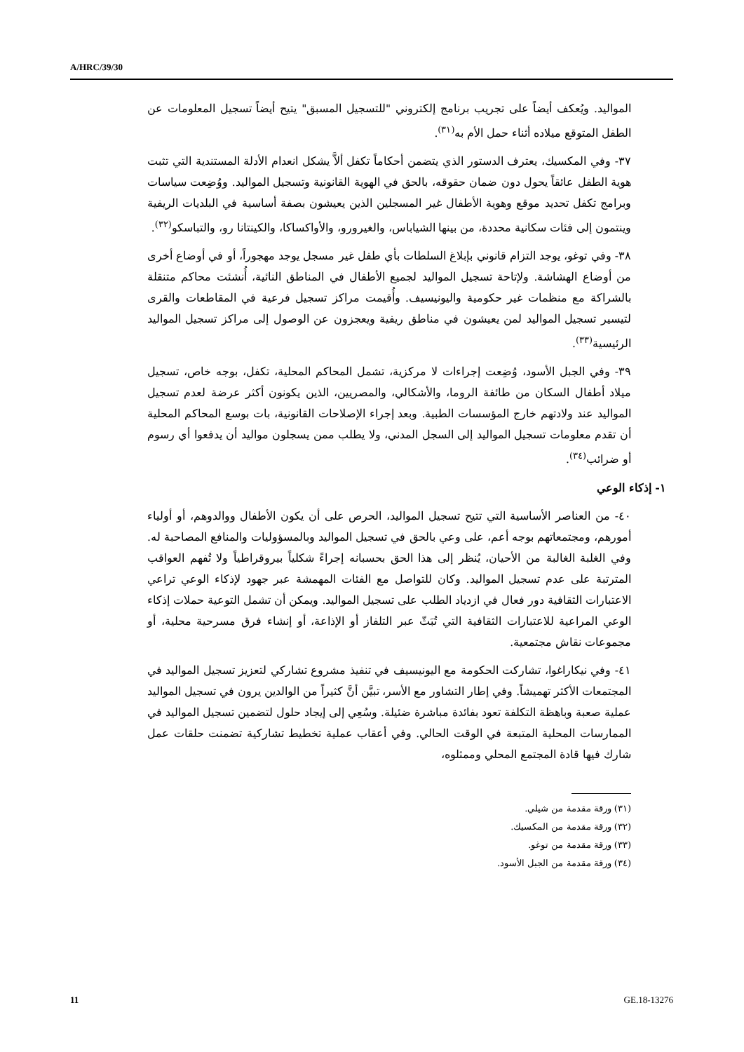A/HRC/39/30
المواليد. ويُعكف أيضاً على تجريب برنامج إلكتروني "للتسجيل المسبق" يتيح أيضاً تسجيل المعلومات عن الطفل المتوقع ميلاده أثناء حمل الأم به<sup>(٣١)</sup>.
٣٧- وفي المكسيك، يعترف الدستور الذي يتضمن أحكاماً تكفل ألاَّ يشكل انعدام الأدلة المستندية التي تثبت هوية الطفل عائقاً يحول دون ضمان حقوقه، بالحق في الهوية القانونية وتسجيل المواليد. ووُضِعت سياسات وبرامج تكفل تحديد موقع وهوية الأطفال غير المسجلين الذين يعيشون بصفة أساسية في البلديات الريفية وينتمون إلى فئات سكانية محددة، من بينها الشياباس، والغيرورو، والأواكساكا، والكينتانا رو، والتباسكو<sup>(٣٢)</sup>.
٣٨- وفي توغو، يوجد التزام قانوني بإبلاغ السلطات بأي طفل غير مسجل يوجد مهجوراً، أو في أوضاع أخرى من أوضاع الهشاشة. ولإتاحة تسجيل المواليد لجميع الأطفال في المناطق النائية، أُنشئت محاكم متنقلة بالشراكة مع منظمات غير حكومية واليونيسيف. وأُقيمت مراكز تسجيل فرعية في المقاطعات والقرى لتيسير تسجيل المواليد لمن يعيشون في مناطق ريفية ويعجزون عن الوصول إلى مراكز تسجيل المواليد الرئيسية<sup>(٣٣)</sup>.
٣٩- وفي الجبل الأسود، وُضِعت إجراءات لا مركزية، تشمل المحاكم المحلية، تكفل، بوجه خاص، تسجيل ميلاد أطفال السكان من طائفة الروما، والأشكالي، والمصريين، الذين يكونون أكثر عرضة لعدم تسجيل المواليد عند ولادتهم خارج المؤسسات الطبية. وبعد إجراء الإصلاحات القانونية، بات بوسع المحاكم المحلية أن تقدم معلومات تسجيل المواليد إلى السجل المدني، ولا يطلب ممن يسجلون مواليد أن يدفعوا أي رسوم أو ضرائب<sup>(٣٤)</sup>.
١- إذكاء الوعي
٤٠- من العناصر الأساسية التي تتيح تسجيل المواليد، الحرص على أن يكون الأطفال ووالدوهم، أو أولياء أمورهم، ومجتمعاتهم بوجه أعم، على وعي بالحق في تسجيل المواليد وبالمسؤوليات والمنافع المصاحبة له. وفي الغلبة الغالبة من الأحيان، يُنظر إلى هذا الحق بحسبانه إجراءً شكلياً بيروقراطياً ولا تُفهم العواقب المترتبة على عدم تسجيل المواليد. وكان للتواصل مع الفئات المهمشة عبر جهود لإذكاء الوعي تراعي الاعتبارات الثقافية دور فعال في ازدياد الطلب على تسجيل المواليد. ويمكن أن تشمل التوعية حملات إذكاء الوعي المراعية للاعتبارات الثقافية التي تُبَثّ عبر التلفاز أو الإذاعة، أو إنشاء فرق مسرحية محلية، أو مجموعات نقاش مجتمعية.
٤١- وفي نيكاراغوا، تشاركت الحكومة مع اليونيسيف في تنفيذ مشروع تشاركي لتعزيز تسجيل المواليد في المجتمعات الأكثر تهميشاً. وفي إطار التشاور مع الأسر، تبيَّن أنَّ كثيراً من الوالدين يرون في تسجيل المواليد عملية صعبة وباهظة التكلفة تعود بفائدة مباشرة ضئيلة. وسُعِي إلى إيجاد حلول لتضمين تسجيل المواليد في الممارسات المحلية المتبعة في الوقت الحالي. وفي أعقاب عملية تخطيط تشاركية تضمنت حلقات عمل شارك فيها قادة المجتمع المحلي وممثلوه،
(٣١) ورقة مقدمة من شيلي.
(٣٢) ورقة مقدمة من المكسيك.
(٣٣) ورقة مقدمة من توغو.
(٣٤) ورقة مقدمة من الجبل الأسود.
11 GE.18-13276